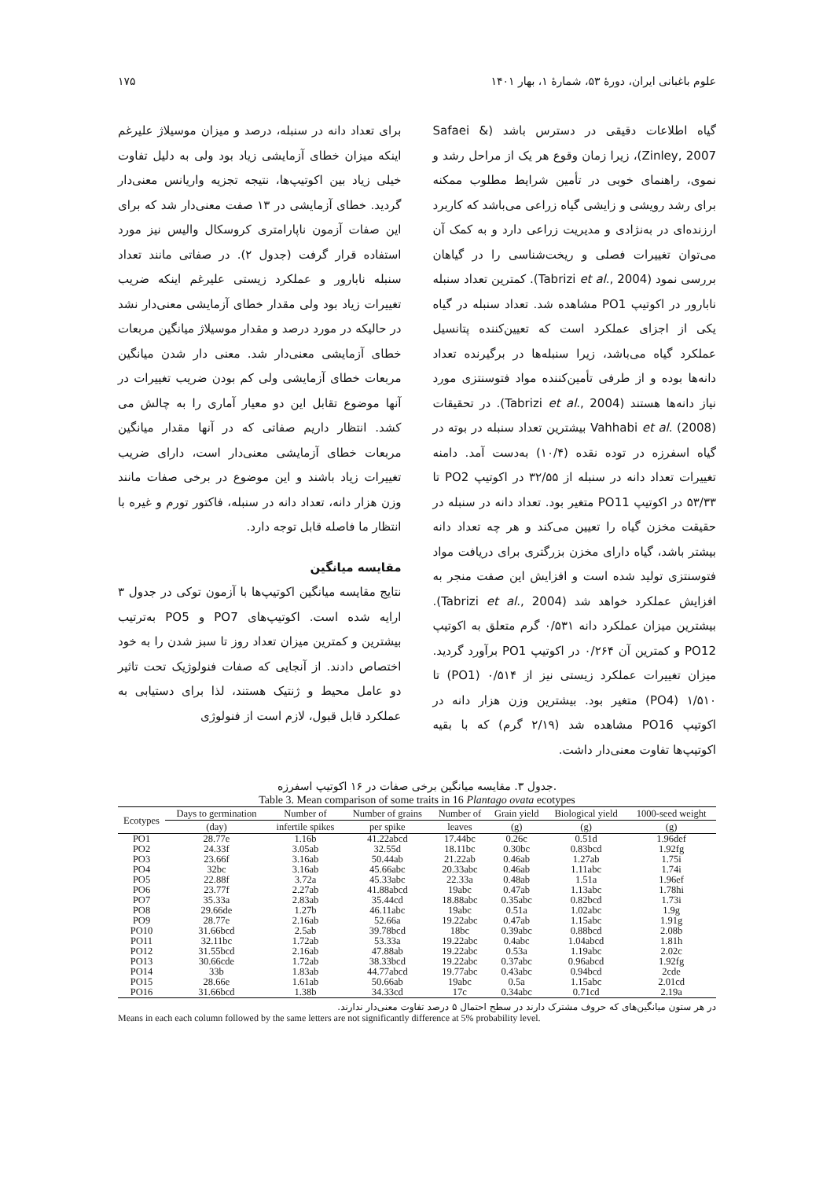علوم باغبانی ایران، دورهٔ ۵۳، شمارهٔ ۱، بهار ۱۴۰۱ ۱۷۵
برای تعداد دانه در سنبله، درصد و میزان موسیلاژ علیرغم اینکه میزان خطای آزمایشی زیاد بود ولی به دلیل تفاوت خیلی زیاد بین اکوتیپ‌ها، نتیجه تجزیه واریانس معنی‌دار گردید. خطای آزمایشی در ۱۳ صفت معنی‌دار شد که برای این صفات آزمون ناپارامتری کروسکال والیس نیز مورد استفاده قرار گرفت (جدول ۲). در صفاتی مانند تعداد سنبله نابارور و عملکرد زیستی علیرغم اینکه ضریب تغییرات زیاد بود ولی مقدار خطای آزمایشی معنی‌دار نشد در حالیکه در مورد درصد و مقدار موسیلاژ میانگین مربعات خطای آزمایشی معنی‌دار شد. معنی دار شدن میانگین مربعات خطای آزمایشی ولی کم بودن ضریب تغییرات در آنها موضوع تقابل این دو معیار آماری را به چالش می کشد. انتظار داریم صفاتی که در آنها مقدار میانگین مربعات خطای آزمایشی معنی‌دار است، دارای ضریب تغییرات زیاد باشند و این موضوع در برخی صفات مانند وزن هزار دانه، تعداد دانه در سنبله، فاکتور تورم و غیره با انتظار ما فاصله قابل توجه دارد.
مقایسه میانگین
نتایج مقایسه میانگین اکوتیپ‌ها با آزمون توکی در جدول ۳ ارایه شده است. اکوتیپ‌های PO7 و PO5 به‌ترتیب بیشترین و کمترین میزان تعداد روز تا سبز شدن را به خود اختصاص دادند. از آنجایی که صفات فنولوژیک تحت تاثیر دو عامل محیط و ژنتیک هستند، لذا برای دستیابی به عملکرد قابل قبول، لازم است از فنولوژی
گیاه اطلاعات دقیقی در دسترس باشد (Safaei & Zinley, 2007)، زیرا زمان وقوع هر یک از مراحل رشد و نموی، راهنمای خوبی در تأمین شرایط مطلوب ممکنه برای رشد رویشی و زایشی گیاه زراعی می‌باشد که کاربرد ارزنده‌ای در به‌نژادی و مدیریت زراعی دارد و به کمک آن می‌توان تغییرات فصلی و ریخت‌شناسی را در گیاهان بررسی نمود (Tabrizi et al., 2004). کمترین تعداد سنبله نابارور در اکوتیپ PO1 مشاهده شد. تعداد سنبله در گیاه یکی از اجزای عملکرد است که تعیین‌کننده پتانسیل عملکرد گیاه می‌باشد، زیرا سنبله‌ها در برگیرنده تعداد دانه‌ها بوده و از طرفی تأمین‌کننده مواد فتوسنتزی مورد نیاز دانه‌ها هستند (Tabrizi et al., 2004). در تحقیقات Vahhabi et al. (2008) بیشترین تعداد سنبله در بوته در گیاه اسفرزه در توده نقده (۱۰/۴) به‌دست آمد. دامنه تغییرات تعداد دانه در سنبله از ۳۲/۵۵ در اکوتیپ PO2 تا ۵۳/۳۳ در اکوتیپ PO11 متغیر بود. تعداد دانه در سنبله در حقیقت مخزن گیاه را تعیین می‌کند و هر چه تعداد دانه بیشتر باشد، گیاه دارای مخزن بزرگتری برای دریافت مواد فتوسنتزی تولید شده است و افزایش این صفت منجر به افزایش عملکرد خواهد شد (Tabrizi et al., 2004). بیشترین میزان عملکرد دانه ۰/۵۳۱ گرم متعلق به اکوتیپ PO12 و کمترین آن ۰/۲۶۴ در اکوتیپ PO1 برآورد گردید. میزان تغییرات عملکرد زیستی نیز از ۰/۵۱۴ (PO1) تا ۱/۵۱۰ (PO4) متغیر بود. بیشترین وزن هزار دانه در اکوتیپ PO16 مشاهده شد (۲/۱۹ گرم) که با بقیه اکوتیپ‌ها تفاوت معنی‌دار داشت.
جدول ۳. مقایسه میانگین برخی صفات در ۱۶ اکوتیپ اسفرزه.
Table 3. Mean comparison of some traits in 16 Plantago ovata ecotypes
| Ecotypes | Days to germination | Number of | Number of grains | Number of | Grain yield | Biological yield | 1000-seed weight |
| --- | --- | --- | --- | --- | --- | --- | --- |
| | (day) | infertile spikes | per spike | leaves | (g) | (g) | (g) |
| PO1 | 28.77e | 1.16b | 41.22abcd | 17.44bc | 0.26c | 0.51d | 1.96def |
| PO2 | 24.33f | 3.05ab | 32.55d | 18.11bc | 0.30bc | 0.83bcd | 1.92fg |
| PO3 | 23.66f | 3.16ab | 50.44ab | 21.22ab | 0.46ab | 1.27ab | 1.75i |
| PO4 | 32bc | 3.16ab | 45.66abc | 20.33abc | 0.46ab | 1.11abc | 1.74i |
| PO5 | 22.88f | 3.72a | 45.33abc | 22.33a | 0.48ab | 1.51a | 1.96ef |
| PO6 | 23.77f | 2.27ab | 41.88abcd | 19abc | 0.47ab | 1.13abc | 1.78hi |
| PO7 | 35.33a | 2.83ab | 35.44cd | 18.88abc | 0.35abc | 0.82bcd | 1.73i |
| PO8 | 29.66de | 1.27b | 46.11abc | 19abc | 0.51a | 1.02abc | 1.9g |
| PO9 | 28.77e | 2.16ab | 52.66a | 19.22abc | 0.47ab | 1.15abc | 1.91g |
| PO10 | 31.66bcd | 2.5ab | 39.78bcd | 18bc | 0.39abc | 0.88bcd | 2.08b |
| PO11 | 32.11bc | 1.72ab | 53.33a | 19.22abc | 0.4abc | 1.04abcd | 1.81h |
| PO12 | 31.55bcd | 2.16ab | 47.88ab | 19.22abc | 0.53a | 1.19abc | 2.02c |
| PO13 | 30.66cde | 1.72ab | 38.33bcd | 19.22abc | 0.37abc | 0.96abcd | 1.92fg |
| PO14 | 33b | 1.83ab | 44.77abcd | 19.77abc | 0.43abc | 0.94bcd | 2cde |
| PO15 | 28.66e | 1.61ab | 50.66ab | 19abc | 0.5a | 1.15abc | 2.01cd |
| PO16 | 31.66bcd | 1.38b | 34.33cd | 17c | 0.34abc | 0.71cd | 2.19a |
در هر ستون میانگین‌های که حروف مشترک دارند در سطح احتمال ۵ درصد تفاوت معنی‌دار ندارند.
Means in each each column followed by the same letters are not significantly difference at 5% probability level.